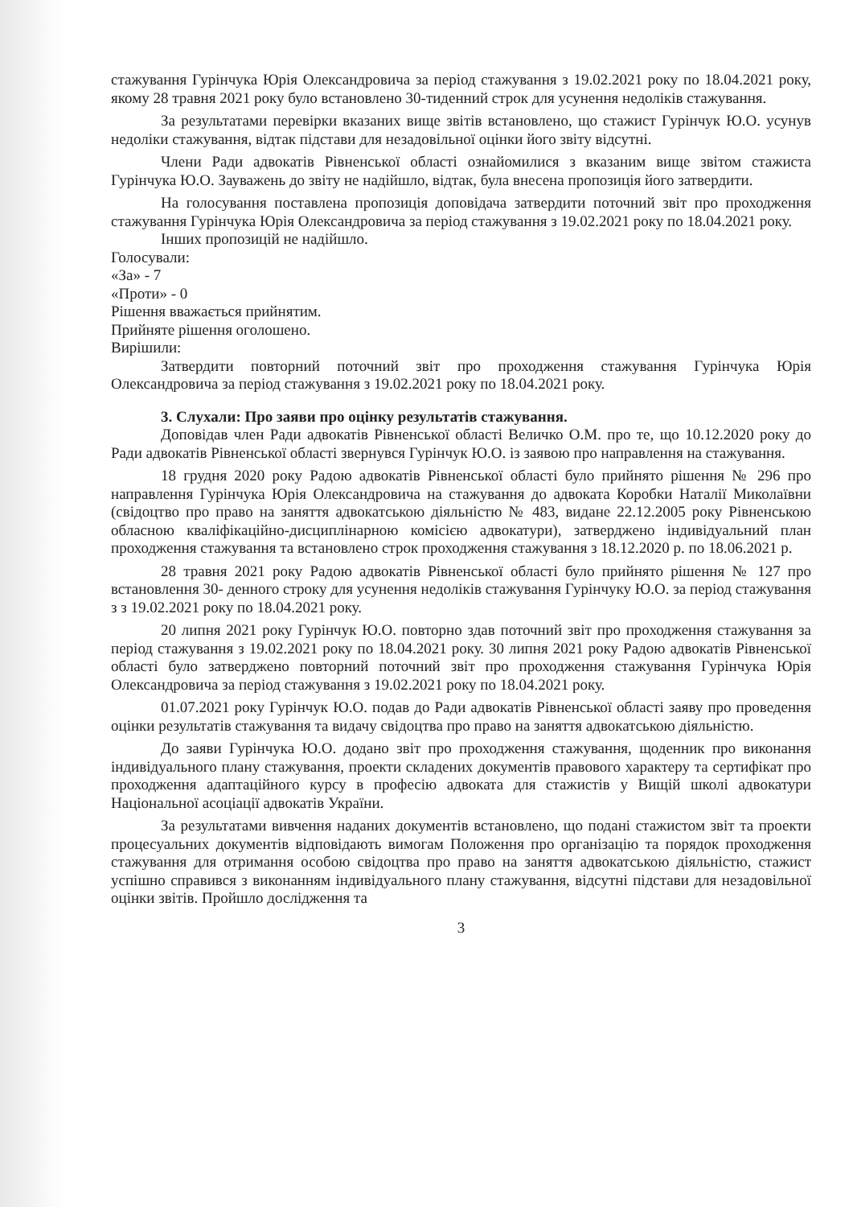стажування Гурінчука Юрія Олександровича за період стажування з 19.02.2021 року по 18.04.2021 року, якому 28 травня 2021 року було встановлено 30-тиденний строк для усунення недоліків стажування.
За результатами перевірки вказаних вище звітів встановлено, що стажист Гурінчук Ю.О. усунув недоліки стажування, відтак підстави для незадовільної оцінки його звіту відсутні.
Члени Ради адвокатів Рівненської області ознайомилися з вказаним вище звітом стажиста Гурінчука Ю.О. Зауважень до звіту не надійшло, відтак, була внесена пропозиція його затвердити.
На голосування поставлена пропозиція доповідача затвердити поточний звіт про проходження стажування Гурінчука Юрія Олександровича за період стажування з 19.02.2021 року по 18.04.2021 року.
Інших пропозицій не надійшло.
Голосували:
«За» - 7
«Проти» - 0
Рішення вважається прийнятим.
Прийняте рішення оголошено.
Вирішили:
Затвердити повторний поточний звіт про проходження стажування Гурінчука Юрія Олександровича за період стажування з 19.02.2021 року по 18.04.2021 року.
3. Слухали: Про заяви про оцінку результатів стажування.
Доповідав член Ради адвокатів Рівненської області Величко О.М. про те, що 10.12.2020 року до Ради адвокатів Рівненської області звернувся Гурінчук Ю.О. із заявою про направлення на стажування.
18 грудня 2020 року Радою адвокатів Рівненської області було прийнято рішення № 296 про направлення Гурінчука Юрія Олександровича на стажування до адвоката Коробки Наталії Миколаївни (свідоцтво про право на заняття адвокатською діяльністю № 483, видане 22.12.2005 року Рівненською обласною кваліфікаційно-дисциплінарною комісією адвокатури), затверджено індивідуальний план проходження стажування та встановлено строк проходження стажування з 18.12.2020 р. по 18.06.2021 р.
28 травня 2021 року Радою адвокатів Рівненської області було прийнято рішення № 127 про встановлення 30- денного строку для усунення недоліків стажування Гурінчуку Ю.О. за період стажування з з 19.02.2021 року по 18.04.2021 року.
20 липня 2021 року Гурінчук Ю.О. повторно здав поточний звіт про проходження стажування за період стажування з 19.02.2021 року по 18.04.2021 року. 30 липня 2021 року Радою адвокатів Рівненської області було затверджено повторний поточний звіт про проходження стажування Гурінчука Юрія Олександровича за період стажування з 19.02.2021 року по 18.04.2021 року.
01.07.2021 року Гурінчук Ю.О. подав до Ради адвокатів Рівненської області заяву про проведення оцінки результатів стажування та видачу свідоцтва про право на заняття адвокатською діяльністю.
До заяви Гурінчука Ю.О. додано звіт про проходження стажування, щоденник про виконання індивідуального плану стажування, проекти складених документів правового характеру та сертифікат про проходження адаптаційного курсу в професію адвоката для стажистів у Вищій школі адвокатури Національної асоціації адвокатів України.
За результатами вивчення наданих документів встановлено, що подані стажистом звіт та проекти процесуальних документів відповідають вимогам Положення про організацію та порядок проходження стажування для отримання особою свідоцтва про право на заняття адвокатською діяльністю, стажист успішно справився з виконанням індивідуального плану стажування, відсутні підстави для незадовільної оцінки звітів. Пройшло дослідження та
3